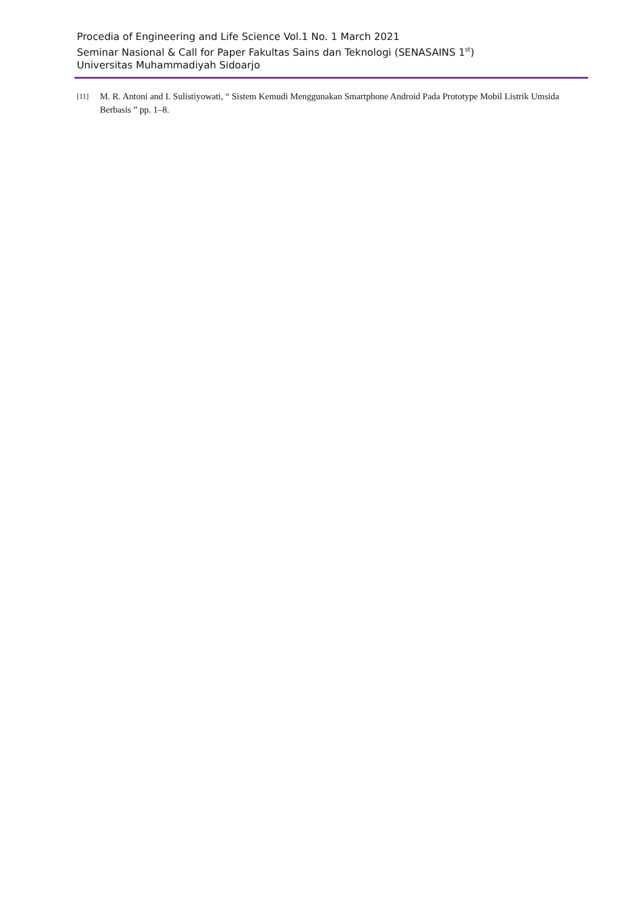Procedia of Engineering and Life Science Vol.1 No. 1 March 2021
Seminar Nasional & Call for Paper Fakultas Sains dan Teknologi (SENASAINS 1<sup>st</sup>)
Universitas Muhammadiyah Sidoarjo
[11] M. R. Antoni and I. Sulistiyowati, “ Sistem Kemudi Menggunakan Smartphone Android Pada Prototype Mobil Listrik Umsida Berbasis ” pp. 1–8.